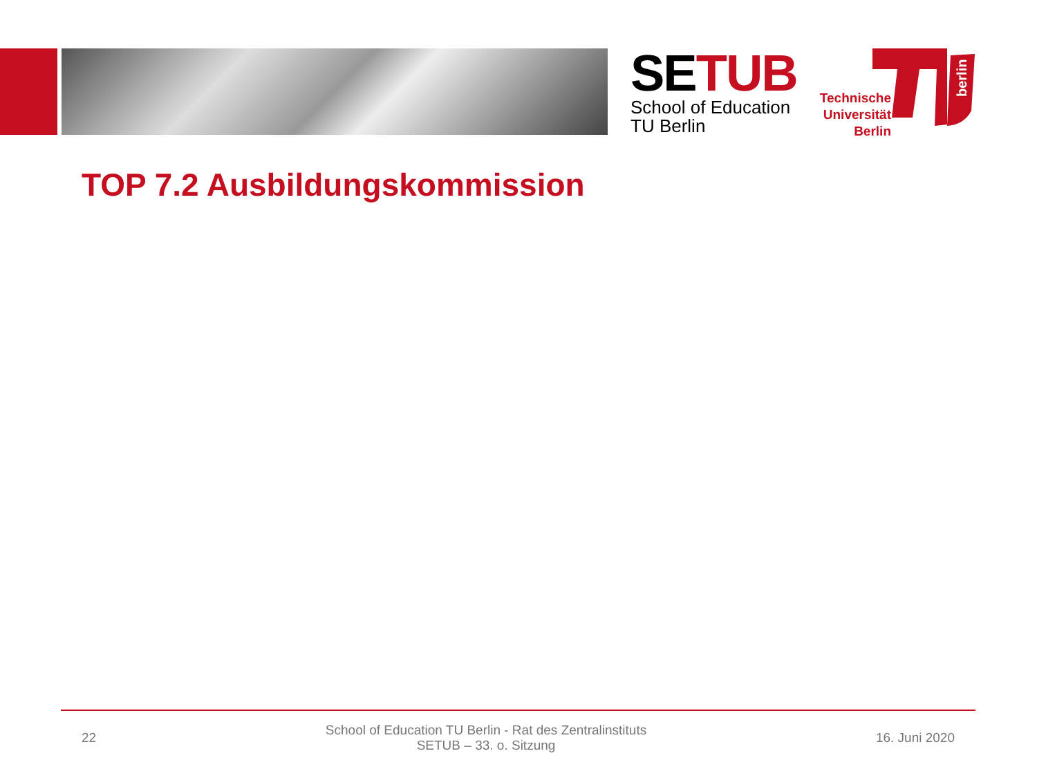SE TUB
School of Education
TU Berlin
berlin
Technische Universität Berlin
TOP 7.2 Ausbildungskommission
22 School of Education TU Berlin - Rat des Zentralinstituts
SETUB – 33. o. Sitzung 16. Juni 2020